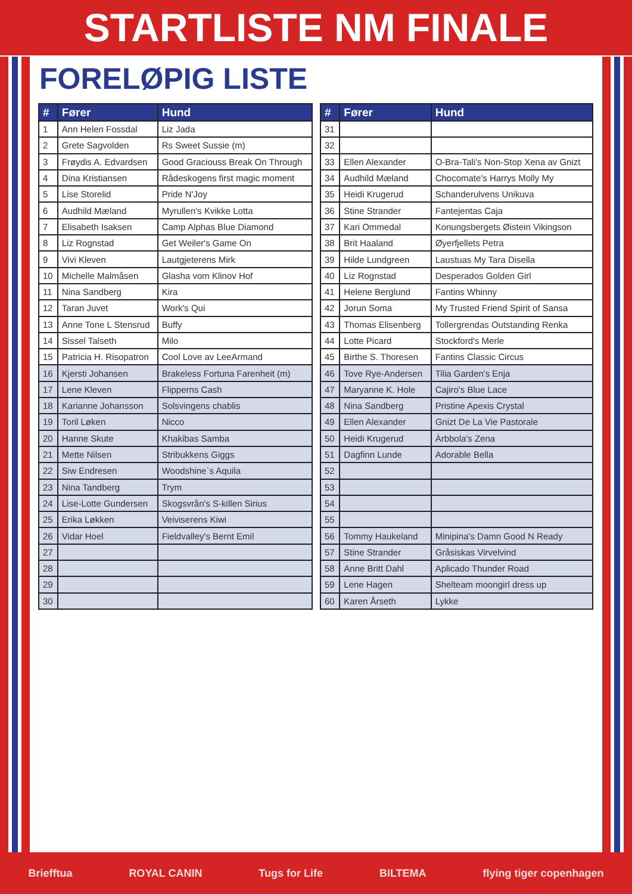STARTLISTE NM FINALE
FORELØPIG LISTE
| # | Fører | Hund |
| --- | --- | --- |
| 1 | Ann Helen Fossdal | Liz Jada |
| 2 | Grete Sagvolden | Rs Sweet Sussie (m) |
| 3 | Frøydis A. Edvardsen | Good Graciouss Break On Through |
| 4 | Dina Kristiansen | Rådeskogens first magic moment |
| 5 | Lise Storelid | Pride N'Joy |
| 6 | Audhild Mæland | Myrullen's Kvikke Lotta |
| 7 | Elisabeth Isaksen | Camp Alphas Blue Diamond |
| 8 | Liz Rognstad | Get Weiler's Game On |
| 9 | Vivi Kleven | Lautgjeterens Mirk |
| 10 | Michelle Malmåsen | Glasha vom Klinov Hof |
| 11 | Nina Sandberg | Kira |
| 12 | Taran Juvet | Work's Qui |
| 13 | Anne Tone L Stensrud | Buffy |
| 14 | Sissel Talseth | Milo |
| 15 | Patricia H. Risopatron | Cool Love av LeeArmand |
| 16 | Kjersti Johansen | Brakeless Fortuna Farenheit (m) |
| 17 | Lene Kleven | Flipperns Cash |
| 18 | Karianne Johansson | Solsvingens chablis |
| 19 | Toril Løken | Nicco |
| 20 | Hanne Skute | Khakibas Samba |
| 21 | Mette Nilsen | Stribukkens Giggs |
| 22 | Siw Endresen | Woodshine`s Aquila |
| 23 | Nina Tandberg | Trym |
| 24 | Lise-Lotte Gundersen | Skogsvrån's S-killen Sirius |
| 25 | Erika Løkken | Veiviserens Kiwi |
| 26 | Vidar Hoel | Fieldvalley's Bernt Emil |
| 27 | | |
| 28 | | |
| 29 | | |
| 30 | | |
| # | Fører | Hund |
| --- | --- | --- |
| 31 | | |
| 32 | | |
| 33 | Ellen Alexander | O-Bra-Tali's Non-Stop Xena av Gnizt |
| 34 | Audhild Mæland | Chocomate's Harrys Molly My |
| 35 | Heidi Krugerud | Schanderulvens Unikuva |
| 36 | Stine Strander | Fantejentas Caja |
| 37 | Kari Ommedal | Konungsbergets Øistein Vikingson |
| 38 | Brit Haaland | Øyerfjellets Petra |
| 39 | Hilde Lundgreen | Laustuas My Tara Disella |
| 40 | Liz Rognstad | Desperados Golden Girl |
| 41 | Helene Berglund | Fantins Whinny |
| 42 | Jorun Soma | My Trusted Friend Spirit of Sansa |
| 43 | Thomas Elisenberg | Tollergrendas Outstanding Renka |
| 44 | Lotte Picard | Stockford's Merle |
| 45 | Birthe S. Thoresen | Fantins Classic Circus |
| 46 | Tove Rye-Andersen | Tilia Garden's Enja |
| 47 | Maryanne K. Hole | Cajiro's Blue Lace |
| 48 | Nina Sandberg | Pristine Apexis Crystal |
| 49 | Ellen Alexander | Gnizt De La Vie Pastorale |
| 50 | Heidi Krugerud | Àrbbola's Zena |
| 51 | Dagfinn Lunde | Adorable Bella |
| 52 | | |
| 53 | | |
| 54 | | |
| 55 | | |
| 56 | Tommy Haukeland | Minipina's Damn Good N Ready |
| 57 | Stine Strander | Gråsiskas Virvelvind |
| 58 | Anne Britt Dahl | Aplicado Thunder Road |
| 59 | Lene Hagen | Shelteam moongirl dress up |
| 60 | Karen Årseth | Lykke |
Briefftua ROYAL CANIN Tugs for Life BILTEMA flying tiger copenhagen